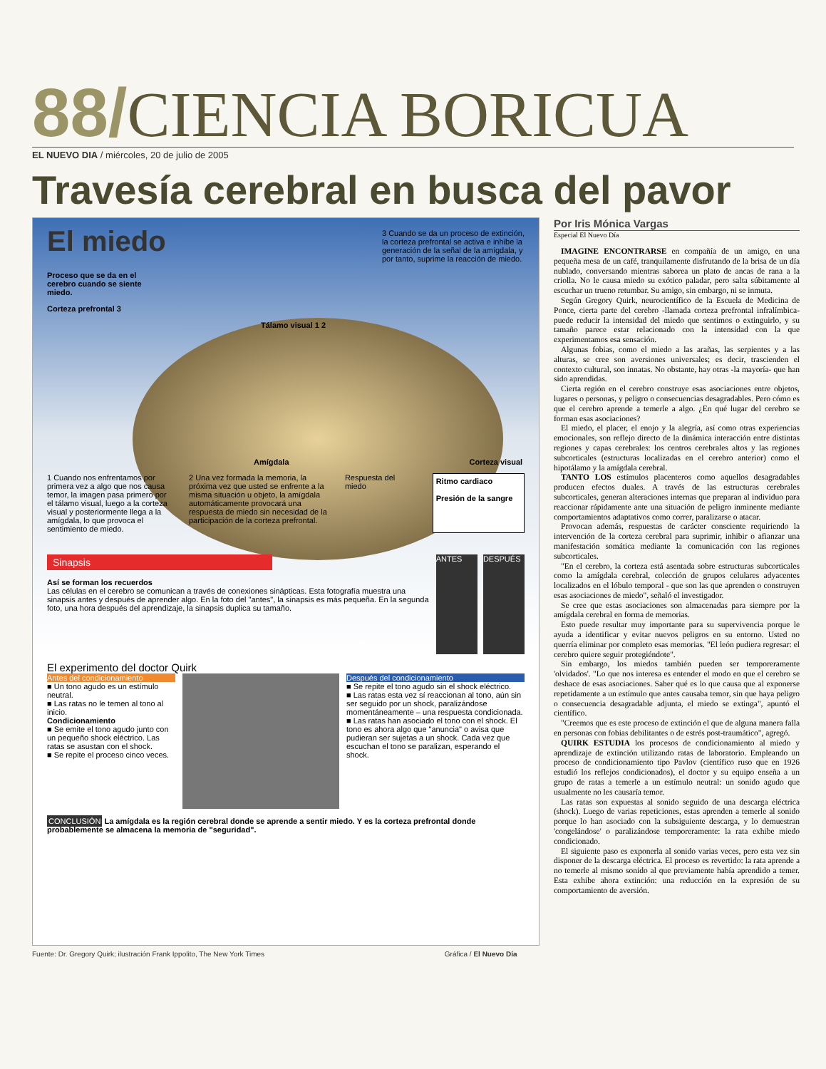88/ CIENCIA BORICUA
EL NUEVO DIA / miércoles, 20 de julio de 2005
Travesía cerebral en busca del pavor
El miedo
3 Cuando se da un proceso de extinción, la corteza prefrontal se activa e inhibe la generación de la señal de la amígdala, y por tanto, suprime la reacción de miedo.
Proceso que se da en el cerebro cuando se siente miedo.
Corteza prefrontal 3
Tálamo visual 1 2
Amígdala Corteza visual
1 Cuando nos enfrentamos por primera vez a algo que nos causa temor, la imagen pasa primero por el tálamo visual, luego a la corteza visual y posteriormente llega a la amígdala, lo que provoca el sentimiento de miedo.
2 Una vez formada la memoria, la próxima vez que usted se enfrente a la misma situación u objeto, la amígdala automáticamente provocará una respuesta de miedo sin necesidad de la participación de la corteza prefrontal.
Respuesta del miedo
Ritmo cardiaco
Presión de la sangre
Sinapsis
Así se forman los recuerdos
Las células en el cerebro se comunican a través de conexiones sinápticas. Esta fotografía muestra una sinapsis antes y después de aprender algo. En la foto del "antes", la sinapsis es más pequeña. En la segunda foto, una hora después del aprendizaje, la sinapsis duplica su tamaño.
ANTES DESPUÉS
El experimento del doctor Quirk
Antes del condicionamiento
■ Un tono agudo es un estímulo neutral.
■ Las ratas no le temen al tono al inicio.
Condicionamiento
■ Se emite el tono agudo junto con un pequeño shock eléctrico. Las ratas se asustan con el shock.
■ Se repite el proceso cinco veces.
Después del condicionamiento
■ Se repite el tono agudo sin el shock eléctrico.
■ Las ratas esta vez sí reaccionan al tono, aún sin ser seguido por un shock, paralizándose momentáneamente – una respuesta condicionada.
■ Las ratas han asociado el tono con el shock. El tono es ahora algo que "anuncia" o avisa que pudieran ser sujetas a un shock. Cada vez que escuchan el tono se paralizan, esperando el shock.
CONCLUSIÓN La amígdala es la región cerebral donde se aprende a sentir miedo. Y es la corteza prefrontal donde probablemente se almacena la memoria de "seguridad".
Por Iris Mónica Vargas
Especial El Nuevo Día
IMAGINE ENCONTRARSE en compañía de un amigo, en una pequeña mesa de un café, tranquilamente disfrutando de la brisa de un día nublado, conversando mientras saborea un plato de ancas de rana a la criolla. No le causa miedo su exótico paladar, pero salta súbitamente al escuchar un trueno retumbar. Su amigo, sin embargo, ni se inmuta.
Según Gregory Quirk, neurocientífico de la Escuela de Medicina de Ponce, cierta parte del cerebro -llamada corteza prefrontal infralímbica- puede reducir la intensidad del miedo que sentimos o extinguirlo, y su tamaño parece estar relacionado con la intensidad con la que experimentamos esa sensación.
Algunas fobias, como el miedo a las arañas, las serpientes y a las alturas, se cree son aversiones universales; es decir, trascienden el contexto cultural, son innatas. No obstante, hay otras -la mayoría- que han sido aprendidas.
Cierta región en el cerebro construye esas asociaciones entre objetos, lugares o personas, y peligro o consecuencias desagradables. Pero cómo es que el cerebro aprende a temerle a algo. ¿En qué lugar del cerebro se forman esas asociaciones?
El miedo, el placer, el enojo y la alegría, así como otras experiencias emocionales, son reflejo directo de la dinámica interacción entre distintas regiones y capas cerebrales: los centros cerebrales altos y las regiones subcorticales (estructuras localizadas en el cerebro anterior) como el hipotálamo y la amígdala cerebral.
TANTO LOS estímulos placenteros como aquellos desagradables producen efectos duales. A través de las estructuras cerebrales subcorticales, generan alteraciones internas que preparan al individuo para reaccionar rápidamente ante una situación de peligro inminente mediante comportamientos adaptativos como correr, paralizarse o atacar.
Provocan además, respuestas de carácter consciente requiriendo la intervención de la corteza cerebral para suprimir, inhibir o afianzar una manifestación somática mediante la comunicación con las regiones subcorticales.
"En el cerebro, la corteza está asentada sobre estructuras subcorticales como la amígdala cerebral, colección de grupos celulares adyacentes localizados en el lóbulo temporal - que son las que aprenden o construyen esas asociaciones de miedo", señaló el investigador.
Se cree que estas asociaciones son almacenadas para siempre por la amígdala cerebral en forma de memorias.
Esto puede resultar muy importante para su supervivencia porque le ayuda a identificar y evitar nuevos peligros en su entorno. Usted no querría eliminar por completo esas memorias. "El león pudiera regresar: el cerebro quiere seguir protegiéndote".
Sin embargo, los miedos también pueden ser temporeramente 'olvidados'. "Lo que nos interesa es entender el modo en que el cerebro se deshace de esas asociaciones. Saber qué es lo que causa que al exponerse repetidamente a un estímulo que antes causaba temor, sin que haya peligro o consecuencia desagradable adjunta, el miedo se extinga", apuntó el científico.
"Creemos que es este proceso de extinción el que de alguna manera falla en personas con fobias debilitantes o de estrés post-traumático", agregó.
QUIRK ESTUDIA los procesos de condicionamiento al miedo y aprendizaje de extinción utilizando ratas de laboratorio. Empleando un proceso de condicionamiento tipo Pavlov (científico ruso que en 1926 estudió los reflejos condicionados), el doctor y su equipo enseña a un grupo de ratas a temerle a un estímulo neutral: un sonido agudo que usualmente no les causaría temor.
Las ratas son expuestas al sonido seguido de una descarga eléctrica (shock). Luego de varias repeticiones, estas aprenden a temerle al sonido porque lo han asociado con la subsiguiente descarga, y lo demuestran 'congelándose' o paralizándose temporeramente: la rata exhibe miedo condicionado.
El siguiente paso es exponerla al sonido varias veces, pero esta vez sin disponer de la descarga eléctrica. El proceso es revertido: la rata aprende a no temerle al mismo sonido al que previamente había aprendido a temer. Esta exhibe ahora extinción: una reducción en la expresión de su comportamiento de aversión.
Fuente: Dr. Gregory Quirk; ilustración Frank Ippolito, The New York Times Gráfica / El Nuevo Día